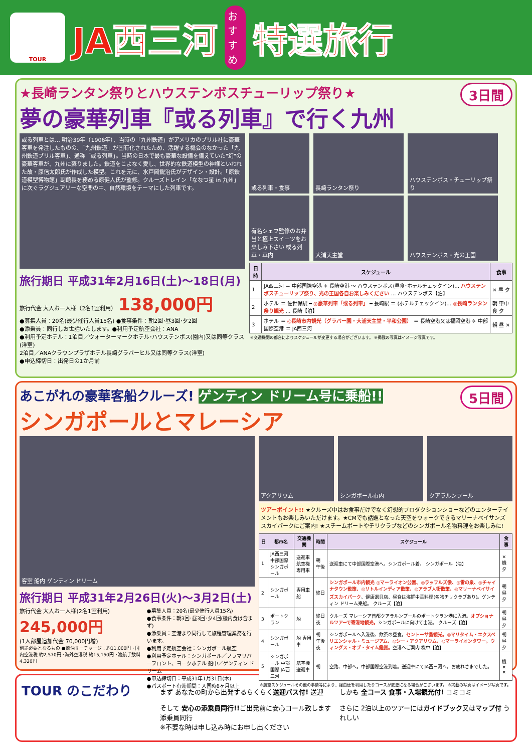TOUR
JA西三河
おすすめ
特選旅行
3日間
★長崎ランタン祭りとハウステンボスチューリップ祭り★
夢の豪華列車『或る列車』で行く九州
或る列車とは… 明治39年（1906年）、当時の「九州鉄道」がアメリカのブリル社に豪華客車を発注したものの、「九州鉄道」が国有化されたため、活躍する機会のなかった「九州鉄道ブリル客車」、通称「或る列車」。当時の日本で最も豪華な設備を備えていた"幻"の豪華客車が、九州に蘇りました。鉄道をこよなく愛し、世界的な鉄道模型の神様といわれた故・原信太郎氏が作成した模型。これを元に、水戸岡鋭治氏がデザイン・設計。「原鉄道模型博物館」副館長を務める原健人氏が監修。クルーズトレイン「ななつ星 in 九州」に次ぐラグジュアリーな空間の中、自然環境をテーマにした列車です。
旅行期日 平成31年2月16日(土)～18日(月)
旅行代金 大人お一人様（2名1室利用） 138,000円
●募集人員：20名(最少催行人員15名) ●食事条件：朝2回･昼3回･夕2回
●添乗員：同行しお世話いたします。●利用予定航空会社：ANA
●利用予定ホテル：1泊目／ウォーターマークホテル･ハウステンボス(園内)又は同等クラス(洋室)
2泊目／ANAクラウンプラザホテル長崎グラバーヒル又は同等クラス(洋室)
●申込締切日：出発日の1か月前
或る列車・食事 長崎ランタン祭り ハウステンボス・チューリップ祭り
有名シェフ監修のお弁当と極上スイーツをお楽しみ下さい 或る列車・車内
大浦天主堂 ハウステンボス・光の王国
| 日時 | スケジュール | 食事 |
| --- | --- | --- |
| 1 | JA西三河 ＝ 中部国際空港 ✈ 長崎空港 〜 ハウステンボス(昼食･ホテルチェックイン)… ハウステンボスチューリップ祭り、光の王国各自お楽しみください … ハウステンボス【泊】 | ✕ 昼 夕 |
| 2 | ホテル ＝ 佐世保駅 ━ ◎豪華列車「或る列車」 ━ 長崎駅 ＝ (ホテルチェックイン)… ◎長崎ランタン祭り観光 … 長崎【泊】 | 朝 車中食 夕 |
| 3 | ホテル ＝ ◎長崎市内観光（グラバー園・大浦天主堂・平和公園） ＝ 長崎空港又は福岡空港 ✈ 中部国際空港 ＝ JA西三河 | 朝 昼 ✕ |
※交通機関の都合によりスケジュールが変更する場合がございます。 ※掲載の写真はイメージ写真です。
5日間
あこがれの豪華客船クルーズ! ゲンティン ドリーム号に乗船!!
シンガポールとマレーシア
客室 船内 ゲンティン ドリーム
旅行期日 平成31年2月26日(火)～3月2日(土)
旅行代金 大人お一人様(2名1室利用)
245,000円
(1人部屋追加代金 70,000円増)
別途必要となるもの ●燃油サーチャージ：約11,000円 ･国内空港税 約2,570円 ･海外空港税 約15,150円 ･渡航手数料 4,320円
●募集人員：20名(最少催行人員15名)
●食事条件：朝3回･昼3回･夕4回(機内食は含まず)
●添乗員：空港より同行して旅程管理業務を行います。
●利用予定航空会社：シンガポール航空
●利用予定ホテル：シンガポール／フラマリバーフロント、ヨークホテル 船中／ゲンティン ドリーム
●申込締切日：平成31年1月31日(木)
●パスポート有効期間：入国時6ヶ月以上
アクアリウム シンガポール市内 クアラルンプール
ツアーポイント!! ★クルーズ中はお食事だけでなく幻想的プロダクションショーなどのエンターテイメントもお楽しみいただけます。★CMでも話題となった天空をウォークできるマリーナベイサンズスカイパークにご案内! ★スチームボートやチリクラブなどのシンガポール名物料理をお楽しみに!
| 日 | 都市名 | 交通機関 | 時間 | スケジュール | 食事 |
| --- | --- | --- | --- | --- | --- |
| 1 | JA西三河 中部国際 シンガポール | 送迎車 航空機 専用車 | 朝 午後 | 送迎車にて中部国際空港へ。シンガポール着。 シンガポール【泊】 | ✕ 機 夕 |
| 2 | シンガポール | 専用車 船 | 終日 | シンガポール市内観光 ◎マーライオン公園、◎ラッフルズ像、◎雷の泉、◎チャイナタウン散策、◎リトルインディア散策、◎アラブ人街散策、◎マリーナベイサイズスカイパーク 、健康選貝店、昼食は海鮮中華料理(名物チリクラブあり)。ゲンティン ドリーム乗船。 クルーズ【泊】 | 朝 昼 夕 |
| 3 | ポートクラン | 船 | 終日 夜 | クルーズ マレーシア首都クアラルンプールのポートクラン港に入港。 オプショナルツアーで寄港地観光。 シンガポールに向けて出港。 クルーズ【泊】 | 朝 昼 夕 |
| 4 | シンガポール | 船 専用車 | 朝 午後 夜 | シンガポールへ入港後、飲茶の昼食。 セントーサ島観光。◎マリタイム・エクスペリエンシャル・ミュージアム、◎シー・アクアリウム、◎マーライオンタワー。ウィングス・オブ・タイム鑑賞。 空港へご案内 機中【泊】 | 朝 昼 夕 |
| 5 | シンガポール 中部国際 JA西三河 | 航空機 送迎車 | 朝 | 空路、中部へ。中部国際空港到着。送迎車にてJA西三河へ。お疲れさまでした。 | 機 ✕ ✕ |
※航空スケジュールその他の事情等により、経由便を利用したりコースが変更になる場合がございます。 ※掲載の写真はイメージ写真です。
TOUR のこだわり
まず あなたの町から出発するらくらく送迎バス付! 送迎
そして 安心の添乗員同行!!ご出発前に安心コール致します 添乗員同行
※不要な時は申し込み時にお申し出ください
しかも 全コース 食事・入場観光付! コミコミ
さらに 2泊以上のツアーにはガイドブック又はマップ付 うれしい